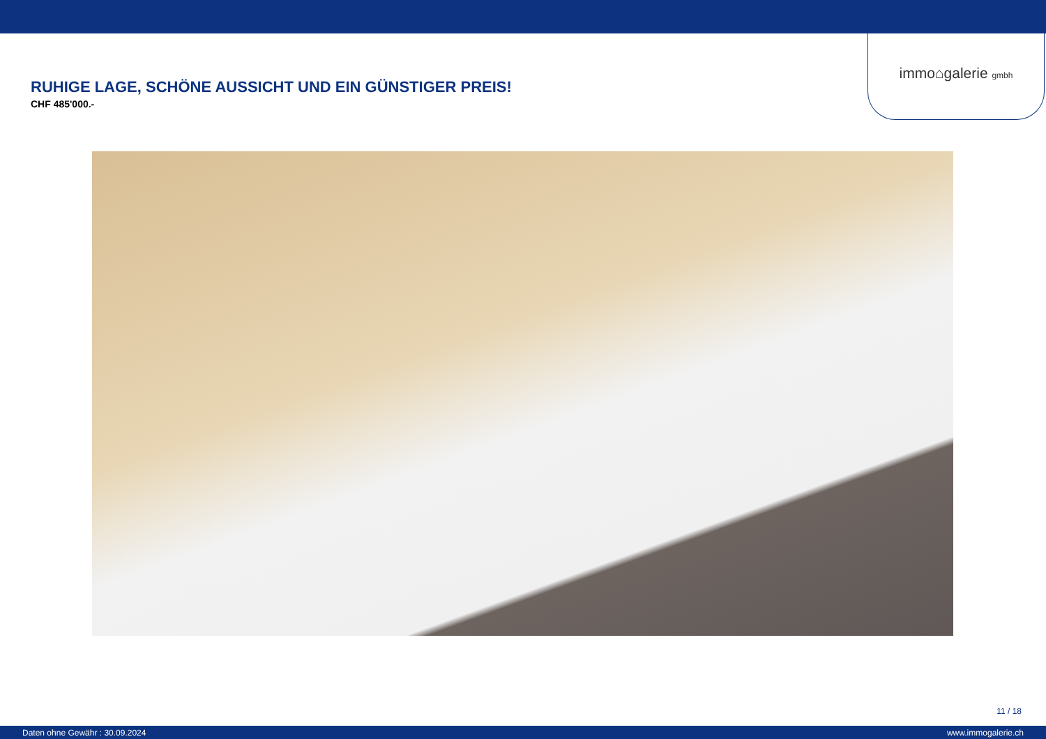immo⌂galerie gmbh
RUHIGE LAGE, SCHÖNE AUSSICHT UND EIN GÜNSTIGER PREIS!
CHF 485'000.-
11 / 18
Daten ohne Gewähr : 30.09.2024 www.immogalerie.ch